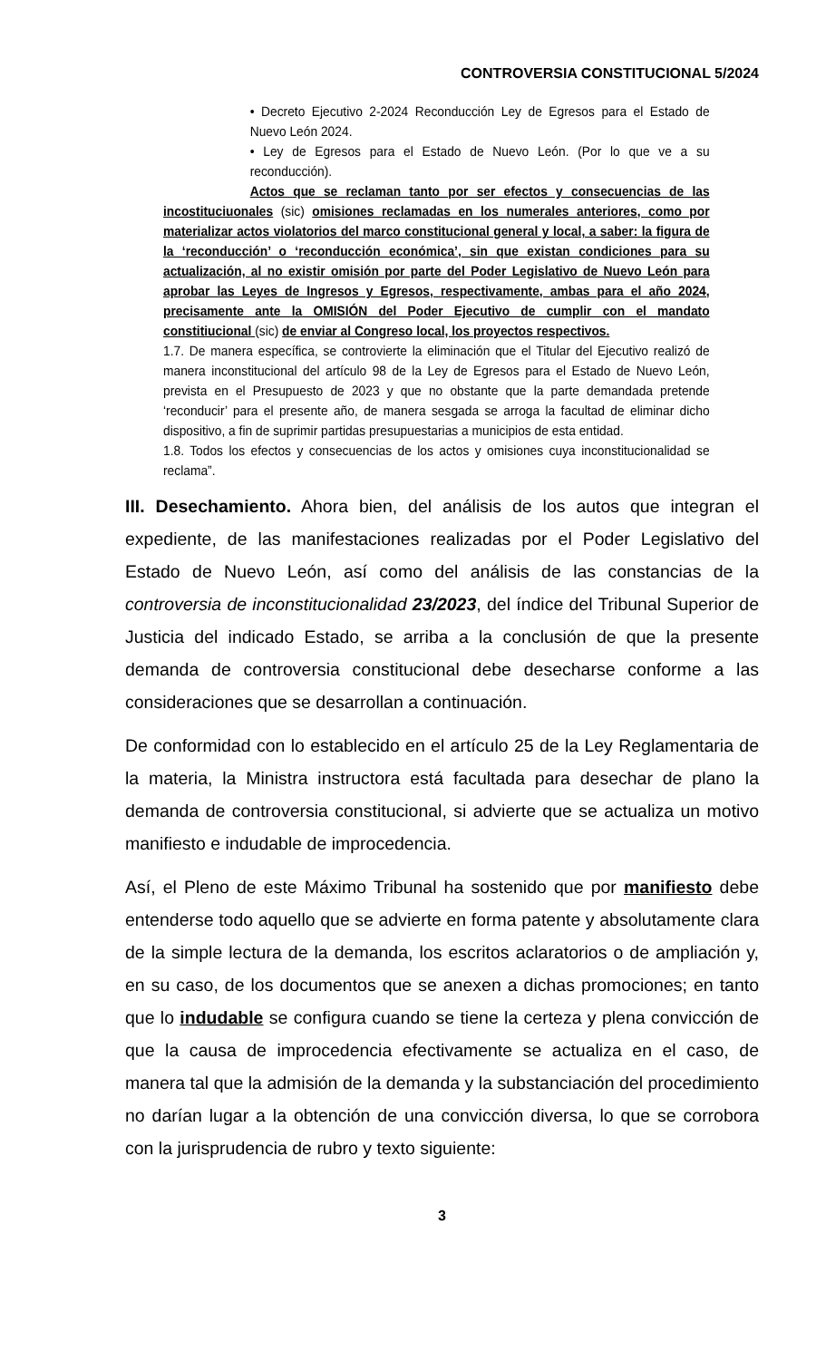CONTROVERSIA CONSTITUCIONAL 5/2024
• Decreto Ejecutivo 2-2024 Reconducción Ley de Egresos para el Estado de Nuevo León 2024.
• Ley de Egresos para el Estado de Nuevo León. (Por lo que ve a su reconducción).
Actos que se reclaman tanto por ser efectos y consecuencias de las incostituciuonales (sic) omisiones reclamadas en los numerales anteriores, como por materializar actos violatorios del marco constitucional general y local, a saber: la figura de la ‘reconducción’ o ‘reconducción económica’, sin que existan condiciones para su actualización, al no existir omisión por parte del Poder Legislativo de Nuevo León para aprobar las Leyes de Ingresos y Egresos, respectivamente, ambas para el año 2024, precisamente ante la OMISIÓN del Poder Ejecutivo de cumplir con el mandato constitiucional (sic) de enviar al Congreso local, los proyectos respectivos.
1.7. De manera específica, se controvierte la eliminación que el Titular del Ejecutivo realizó de manera inconstitucional del artículo 98 de la Ley de Egresos para el Estado de Nuevo León, prevista en el Presupuesto de 2023 y que no obstante que la parte demandada pretende ‘reconducir’ para el presente año, de manera sesgada se arroga la facultad de eliminar dicho dispositivo, a fin de suprimir partidas presupuestarias a municipios de esta entidad.
1.8. Todos los efectos y consecuencias de los actos y omisiones cuya inconstitucionalidad se reclama”.
III. Desechamiento. Ahora bien, del análisis de los autos que integran el expediente, de las manifestaciones realizadas por el Poder Legislativo del Estado de Nuevo León, así como del análisis de las constancias de la controversia de inconstitucionalidad 23/2023, del índice del Tribunal Superior de Justicia del indicado Estado, se arriba a la conclusión de que la presente demanda de controversia constitucional debe desecharse conforme a las consideraciones que se desarrollan a continuación.
De conformidad con lo establecido en el artículo 25 de la Ley Reglamentaria de la materia, la Ministra instructora está facultada para desechar de plano la demanda de controversia constitucional, si advierte que se actualiza un motivo manifiesto e indudable de improcedencia.
Así, el Pleno de este Máximo Tribunal ha sostenido que por manifiesto debe entenderse todo aquello que se advierte en forma patente y absolutamente clara de la simple lectura de la demanda, los escritos aclaratorios o de ampliación y, en su caso, de los documentos que se anexen a dichas promociones; en tanto que lo indudable se configura cuando se tiene la certeza y plena convicción de que la causa de improcedencia efectivamente se actualiza en el caso, de manera tal que la admisión de la demanda y la substanciación del procedimiento no darían lugar a la obtención de una convicción diversa, lo que se corrobora con la jurisprudencia de rubro y texto siguiente:
3